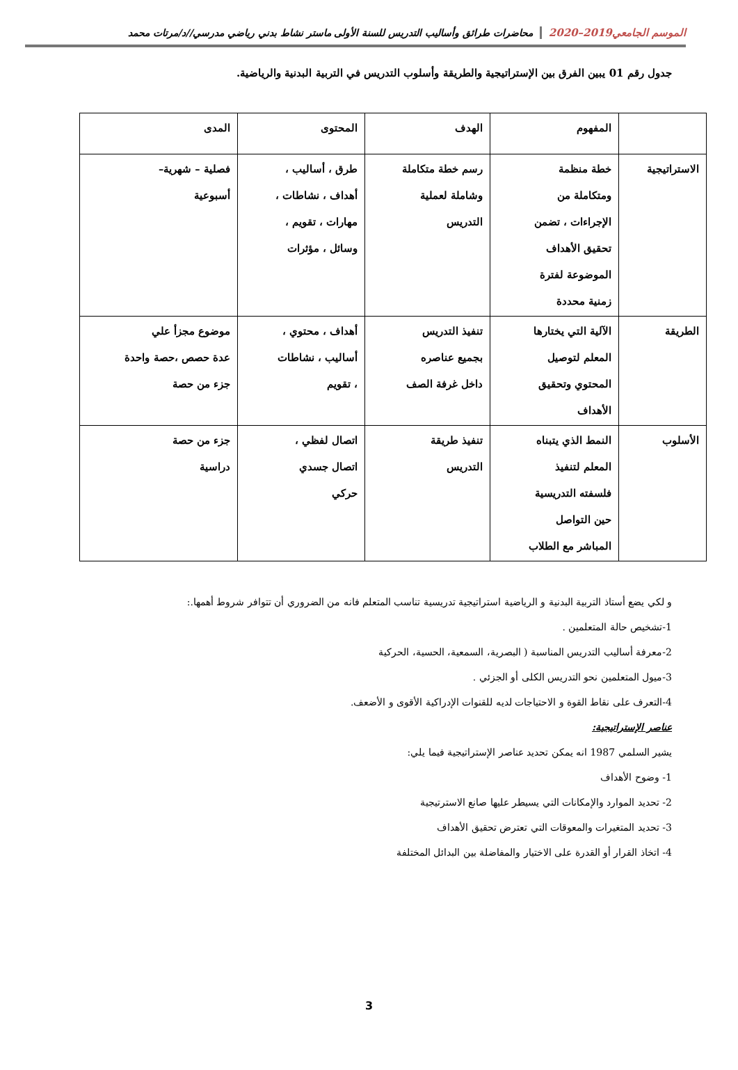الموسم الجامعي2019–2020 محاضرات طرائق وأساليب التدريس للسنة الأولى ماستر نشاط بدني رياضي مدرسي//د/مرتات محمد
جدول رقم 01 يبين الفرق بين الإستراتيجية والطريقة وأسلوب التدريس في التربية البدنية والرياضية.
| | المفهوم | الهدف | المحتوى | المدى |
| --- | --- | --- | --- | --- |
| الاستراتيجية | خطة منظمة ومتكاملة من الإجراءات ، تضمن تحقيق الأهداف الموضوعة لفترة زمنية محددة | رسم خطة متكاملة وشاملة لعملية التدريس | طرق ، أساليب ، أهداف ، نشاطات ، مهارات ، تقويم ، وسائل ، مؤثرات | فصلية – شهرية– أسبوعية |
| الطريقة | الآلية التي يختارها المعلم لتوصيل المحتوي وتحقيق الأهداف | تنفيذ التدريس بجميع عناصره داخل غرفة الصف | أهداف ، محتوي ، أساليب ، نشاطات ، تقويم | موضوع مجزأ علي عدة حصص ،حصة واحدة جزء من حصة |
| الأسلوب | النمط الذي يتبناه المعلم لتنفيذ فلسفته التدريسية حين التواصل المباشر مع الطلاب | تنفيذ طريقة التدريس | اتصال لفظي ، اتصال جسدي حركي | جزء من حصة دراسية |
و لكي يضع أستاذ التربية البدنية و الرياضية استراتيجية تدريسية تناسب المتعلم فانه من الضروري أن تتوافر شروط أهمها.:
1-تشخيص حالة المتعلمين .
2-معرفة أساليب التدريس المناسبة ( البصرية، السمعية، الحسية، الحركية
3-ميول المتعلمين نحو التدريس الكلى أو الجزئي .
4-التعرف على نقاط القوة و الاحتياجات لديه للقنوات الإدراكية الأقوى و الأضعف.
عناصر الإستراتيجية:
يشير السلمي 1987 انه يمكن تحديد عناصر الإستراتيجية فيما يلي:
1- وضوح الأهداف
2- تحديد الموارد والإمكانات التي يسيطر عليها صانع الاسترتيجية
3- تحديد المتغيرات والمعوقات التي تعترض تحقيق الأهداف
4- اتخاذ القرار أو القدرة على الاختيار والمفاضلة بين البدائل المختلفة
3